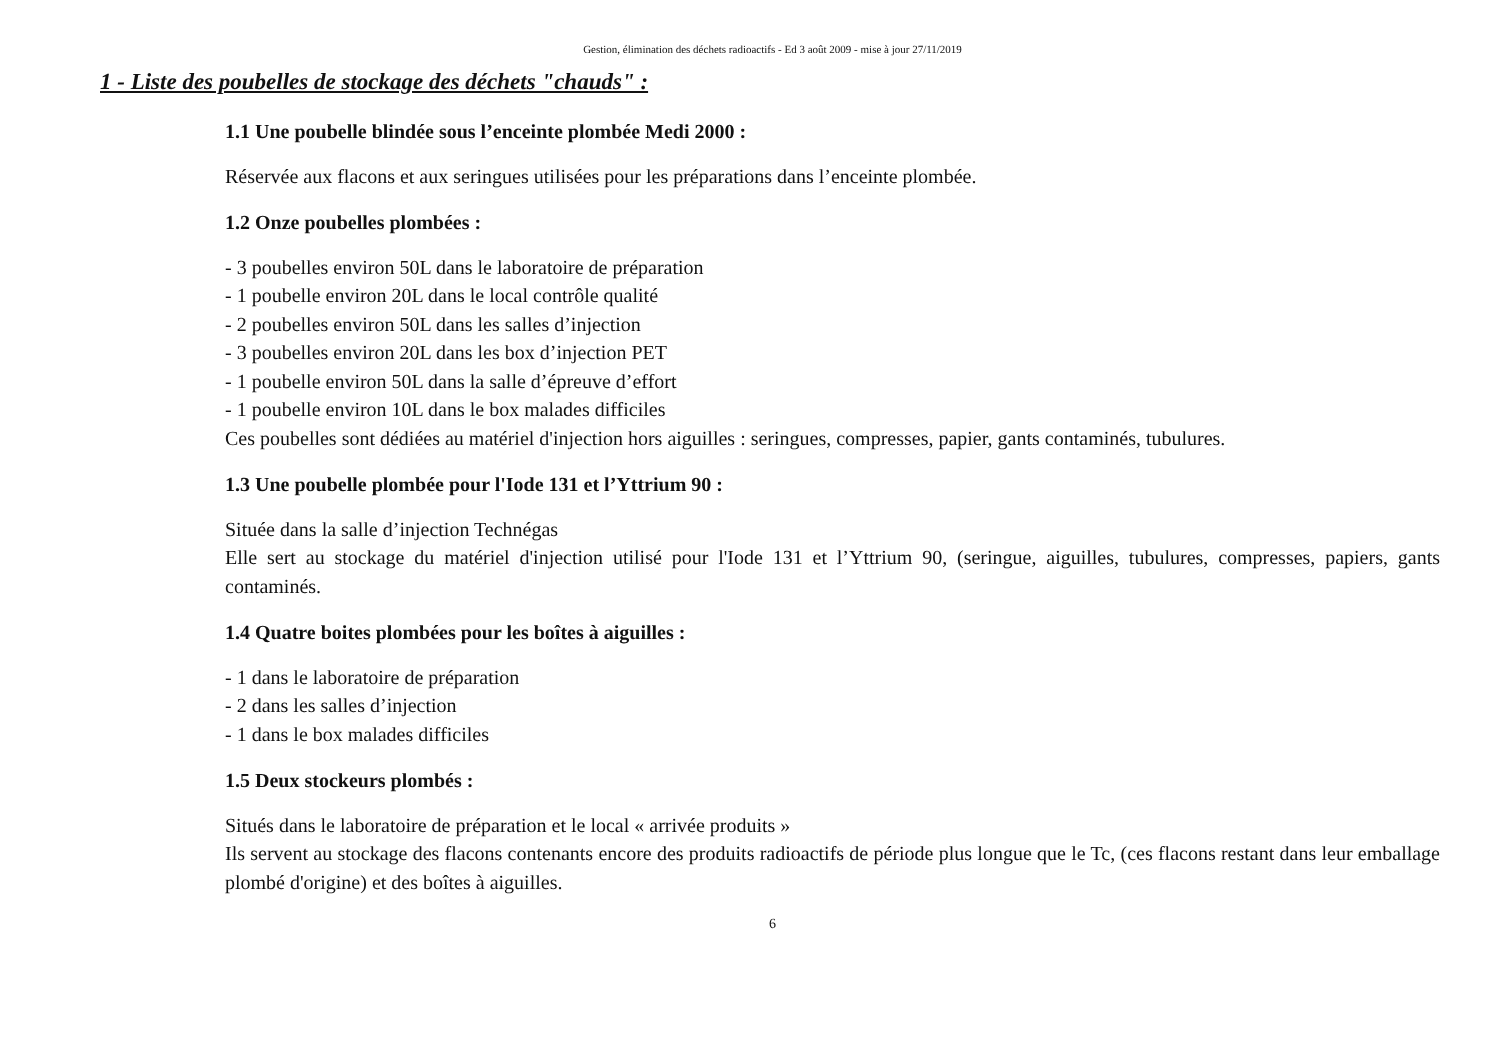Gestion, élimination des déchets radioactifs - Ed 3 août 2009 - mise à jour 27/11/2019
1 - Liste des poubelles de stockage des déchets "chauds" :
1.1 Une poubelle blindée sous l’enceinte plombée Medi 2000 :
Réservée aux flacons et aux seringues utilisées pour les préparations dans l’enceinte plombée.
1.2 Onze poubelles plombées :
- 3 poubelles environ 50L dans le laboratoire de préparation
- 1 poubelle environ 20L dans le local contrôle qualité
- 2 poubelles environ 50L dans les salles d’injection
- 3 poubelles environ 20L dans les box d’injection PET
- 1 poubelle environ 50L dans la salle d’épreuve d’effort
- 1 poubelle environ 10L dans le box malades difficiles
Ces poubelles sont dédiées au matériel d'injection hors aiguilles : seringues, compresses, papier, gants contaminés, tubulures.
1.3 Une poubelle plombée pour l'Iode 131 et l’Yttrium 90 :
Située dans la salle d’injection Technégas
Elle sert au stockage du matériel d'injection utilisé pour l'Iode 131 et l’Yttrium 90, (seringue, aiguilles, tubulures, compresses, papiers, gants contaminés.
1.4 Quatre boites plombées pour les boîtes à aiguilles :
- 1 dans le laboratoire de préparation
- 2 dans les salles d’injection
- 1 dans le box malades difficiles
1.5 Deux stockeurs plombés :
Situés dans le laboratoire de préparation et le local « arrivée produits »
Ils servent au stockage des flacons contenants encore des produits radioactifs de période plus longue que le Tc, (ces flacons restant dans leur emballage plombé d'origine) et des boîtes à aiguilles.
6